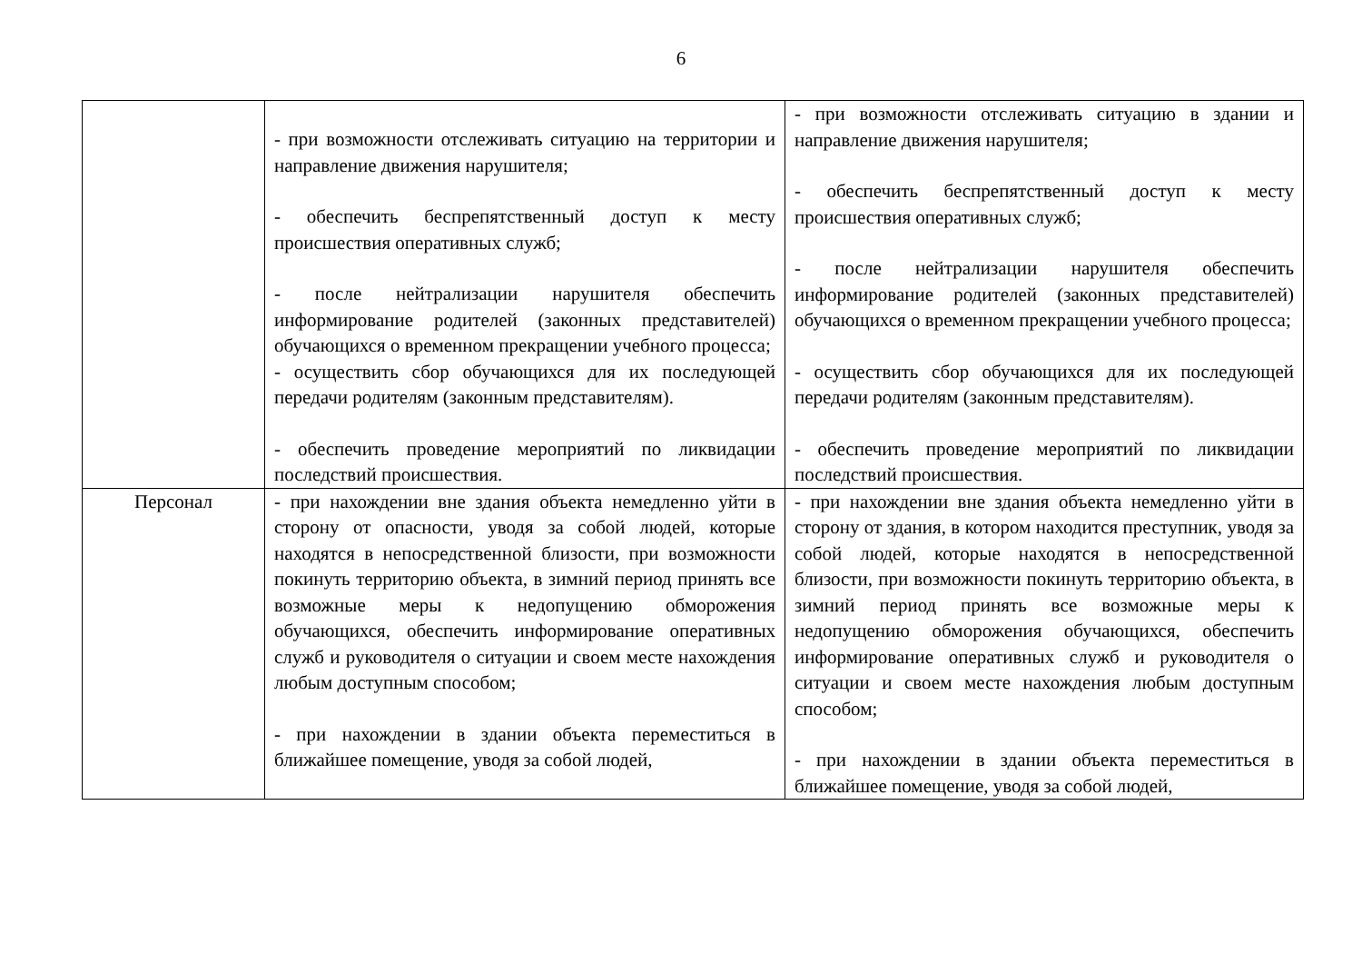6
| | - при возможности отслеживать ситуацию на территории и направление движения нарушителя; - обеспечить беспрепятственный доступ к месту происшествия оперативных служб; - после нейтрализации нарушителя обеспечить информирование родителей (законных представителей) обучающихся о временном прекращении учебного процесса; - осуществить сбор обучающихся для их последующей передачи родителям (законным представителям). - обеспечить проведение мероприятий по ликвидации последствий происшествия. | - при возможности отслеживать ситуацию в здании и направление движения нарушителя; - обеспечить беспрепятственный доступ к месту происшествия оперативных служб; - после нейтрализации нарушителя обеспечить информирование родителей (законных представителей) обучающихся о временном прекращении учебного процесса; - осуществить сбор обучающихся для их последующей передачи родителям (законным представителям). - обеспечить проведение мероприятий по ликвидации последствий происшествия. |
| Персонал | - при нахождении вне здания объекта немедленно уйти в сторону от опасности, уводя за собой людей, которые находятся в непосредственной близости, при возможности покинуть территорию объекта, в зимний период принять все возможные меры к недопущению обморожения обучающихся, обеспечить информирование оперативных служб и руководителя о ситуации и своем месте нахождения любым доступным способом; - при нахождении в здании объекта переместиться в ближайшее помещение, уводя за собой людей, | - при нахождении вне здания объекта немедленно уйти в сторону от здания, в котором находится преступник, уводя за собой людей, которые находятся в непосредственной близости, при возможности покинуть территорию объекта, в зимний период принять все возможные меры к недопущению обморожения обучающихся, обеспечить информирование оперативных служб и руководителя о ситуации и своем месте нахождения любым доступным способом; - при нахождении в здании объекта переместиться в ближайшее помещение, уводя за собой людей, |